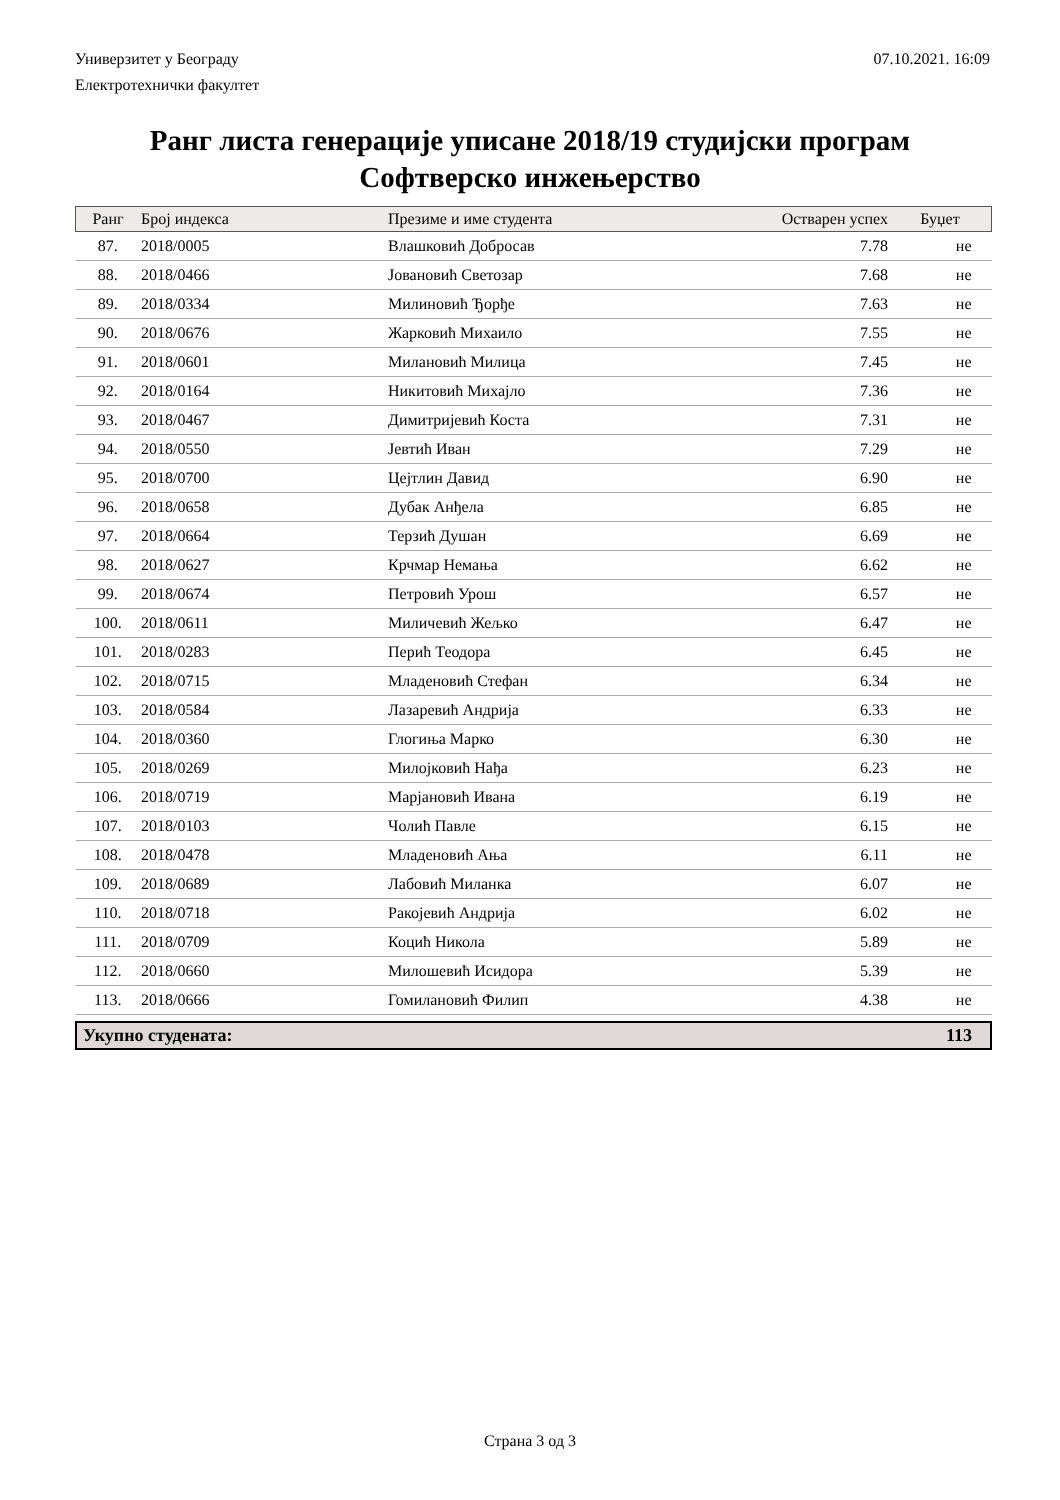Универзитет у Београду 07.10.2021. 16:09
Електротехнички факултет
Ранг листа генерације уписане 2018/19 студијски програм
Софтверско инжењерство
| Ранг | Број индекса | Презиме и име студента | Остварен успех | Буџет |
| --- | --- | --- | --- | --- |
| 87. | 2018/0005 | Влашковић Добросав | 7.78 | не |
| 88. | 2018/0466 | Јовановић Светозар | 7.68 | не |
| 89. | 2018/0334 | Милиновић Ђорђе | 7.63 | не |
| 90. | 2018/0676 | Жарковић Михаило | 7.55 | не |
| 91. | 2018/0601 | Милановић Милица | 7.45 | не |
| 92. | 2018/0164 | Никитовић Михајло | 7.36 | не |
| 93. | 2018/0467 | Димитријевић Коста | 7.31 | не |
| 94. | 2018/0550 | Јевтић Иван | 7.29 | не |
| 95. | 2018/0700 | Цејтлин Давид | 6.90 | не |
| 96. | 2018/0658 | Дубак Анђела | 6.85 | не |
| 97. | 2018/0664 | Терзић Душан | 6.69 | не |
| 98. | 2018/0627 | Крчмар Немања | 6.62 | не |
| 99. | 2018/0674 | Петровић Урош | 6.57 | не |
| 100. | 2018/0611 | Миличевић Жељко | 6.47 | не |
| 101. | 2018/0283 | Перић Теодора | 6.45 | не |
| 102. | 2018/0715 | Младеновић Стефан | 6.34 | не |
| 103. | 2018/0584 | Лазаревић Андрија | 6.33 | не |
| 104. | 2018/0360 | Глогиња Марко | 6.30 | не |
| 105. | 2018/0269 | Милојковић Нађа | 6.23 | не |
| 106. | 2018/0719 | Марјановић Ивана | 6.19 | не |
| 107. | 2018/0103 | Чолић Павле | 6.15 | не |
| 108. | 2018/0478 | Младеновић Ања | 6.11 | не |
| 109. | 2018/0689 | Лабовић Миланка | 6.07 | не |
| 110. | 2018/0718 | Ракојевић Андрија | 6.02 | не |
| 111. | 2018/0709 | Коцић Никола | 5.89 | не |
| 112. | 2018/0660 | Милошевић Исидора | 5.39 | не |
| 113. | 2018/0666 | Гомилановић Филип | 4.38 | не |
Укупно студената: 113
Страна 3 од 3